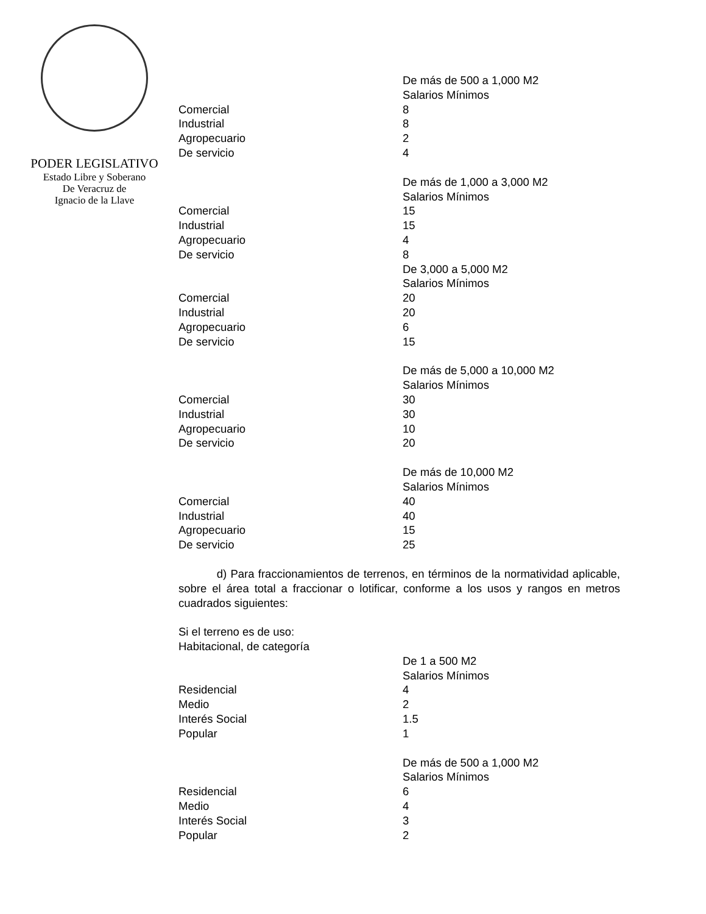PODER LEGISLATIVO
Estado Libre y Soberano
De Veracruz de
Ignacio de la Llave
| | De más de 500 a 1,000 M2 |
| | Salarios Mínimos |
| Comercial | 8 |
| Industrial | 8 |
| Agropecuario | 2 |
| De servicio | 4 |
| | De más de 1,000 a 3,000 M2 |
| | Salarios Mínimos |
| Comercial | 15 |
| Industrial | 15 |
| Agropecuario | 4 |
| De servicio | 8 |
| | De 3,000 a 5,000 M2 |
| | Salarios Mínimos |
| Comercial | 20 |
| Industrial | 20 |
| Agropecuario | 6 |
| De servicio | 15 |
| | De más de 5,000 a 10,000 M2 |
| | Salarios Mínimos |
| Comercial | 30 |
| Industrial | 30 |
| Agropecuario | 10 |
| De servicio | 20 |
| | De más de 10,000 M2 |
| | Salarios Mínimos |
| Comercial | 40 |
| Industrial | 40 |
| Agropecuario | 15 |
| De servicio | 25 |
d) Para fraccionamientos de terrenos, en términos de la normatividad aplicable, sobre el área total a fraccionar o lotificar, conforme a los usos y rangos en metros cuadrados siguientes:
Si el terreno es de uso:
Habitacional, de categoría
| | De 1 a 500 M2 |
| | Salarios Mínimos |
| Residencial | 4 |
| Medio | 2 |
| Interés Social | 1.5 |
| Popular | 1 |
| | De más de 500 a 1,000 M2 |
| | Salarios Mínimos |
| Residencial | 6 |
| Medio | 4 |
| Interés Social | 3 |
| Popular | 2 |